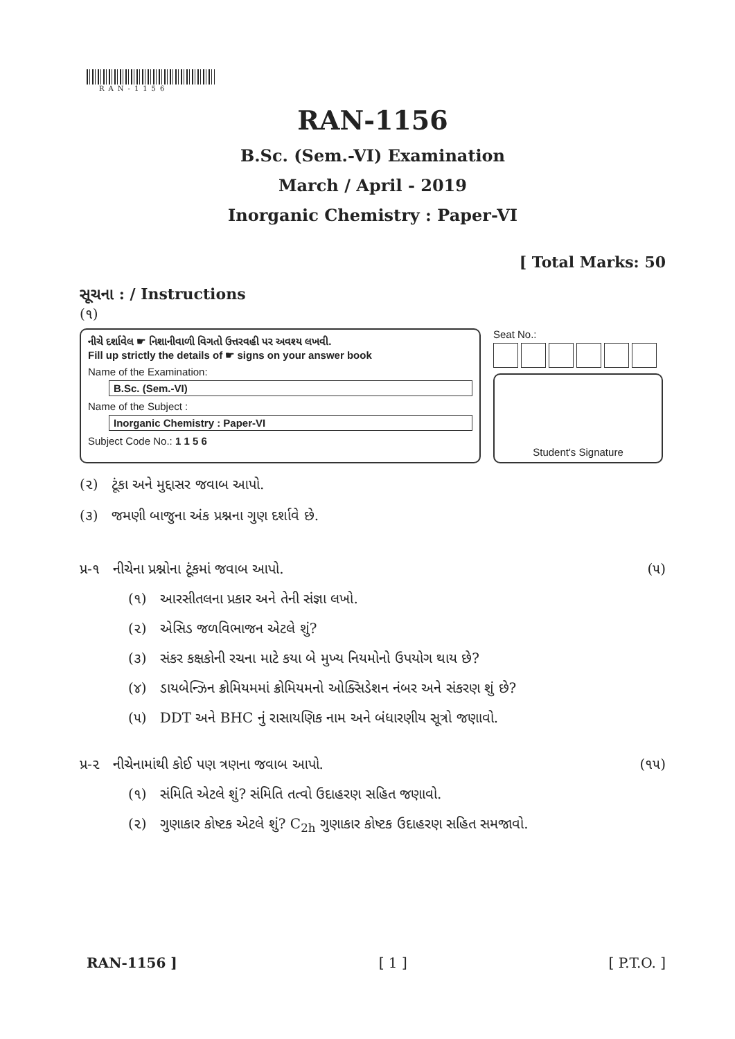RAN-1156
RAN-1156
B.Sc. (Sem.-VI) Examination
March / April - 2019
Inorganic Chemistry : Paper-VI
[ Total Marks: 50
સૂચના : / Instructions
(૧)
નીચે દર્શાવેલ ☛ નિશાનીવાળી વિગતો ઉત્તરવહી પર અવશ્ય લખવી.
Fill up strictly the details of ☛ signs on your answer book
Name of the Examination:
B.Sc. (Sem.-VI)
Name of the Subject :
Inorganic Chemistry : Paper-VI
Subject Code No.: 1 1 5 6
Seat No.:
Student's Signature
(૨) ટૂંકા અને મુદ્દાસર જવાબ આપો.
(૩) જમણી બાજુના અંક પ્રશ્નના ગુણ દર્શાવે છે.
પ્ર-૧ નીચેના પ્રશ્નોના ટૂંકમાં જવાબ આપો. (૫)
(૧) આરસીતલના પ્રકાર અને તેની સંજ્ઞા લખો.
(૨) એસિડ જળવિભાજન એટલે શું?
(૩) સંકર કક્ષકોની રચના માટે કયા બે મુખ્ય નિયમોનો ઉપયોગ થાય છે?
(૪) ડાયબેન્ઝિન ક્રોમિયમમાં ક્રોમિયમનો ઓક્સિડેશન નંબર અને સંકરણ શું છે?
(૫) DDT અને BHC નું રાસાયણિક નામ અને બંધારણીય સૂત્રો જણાવો.
પ્ર-૨ નીચેનામાંથી કોઈ પણ ત્રણના જવાબ આપો. (૧૫)
(૧) સંમિતિ એટલે શું? સંમિતિ તત્વો ઉદાહરણ સહિત જણાવો.
(૨) ગુણાકાર કોષ્ટક એટલે શું? C<sub>2h</sub> ગુણાકાર કોષ્ટક ઉદાહરણ સહિત સમજાવો.
RAN-1156 ] [ 1 ] [ P.T.O. ]